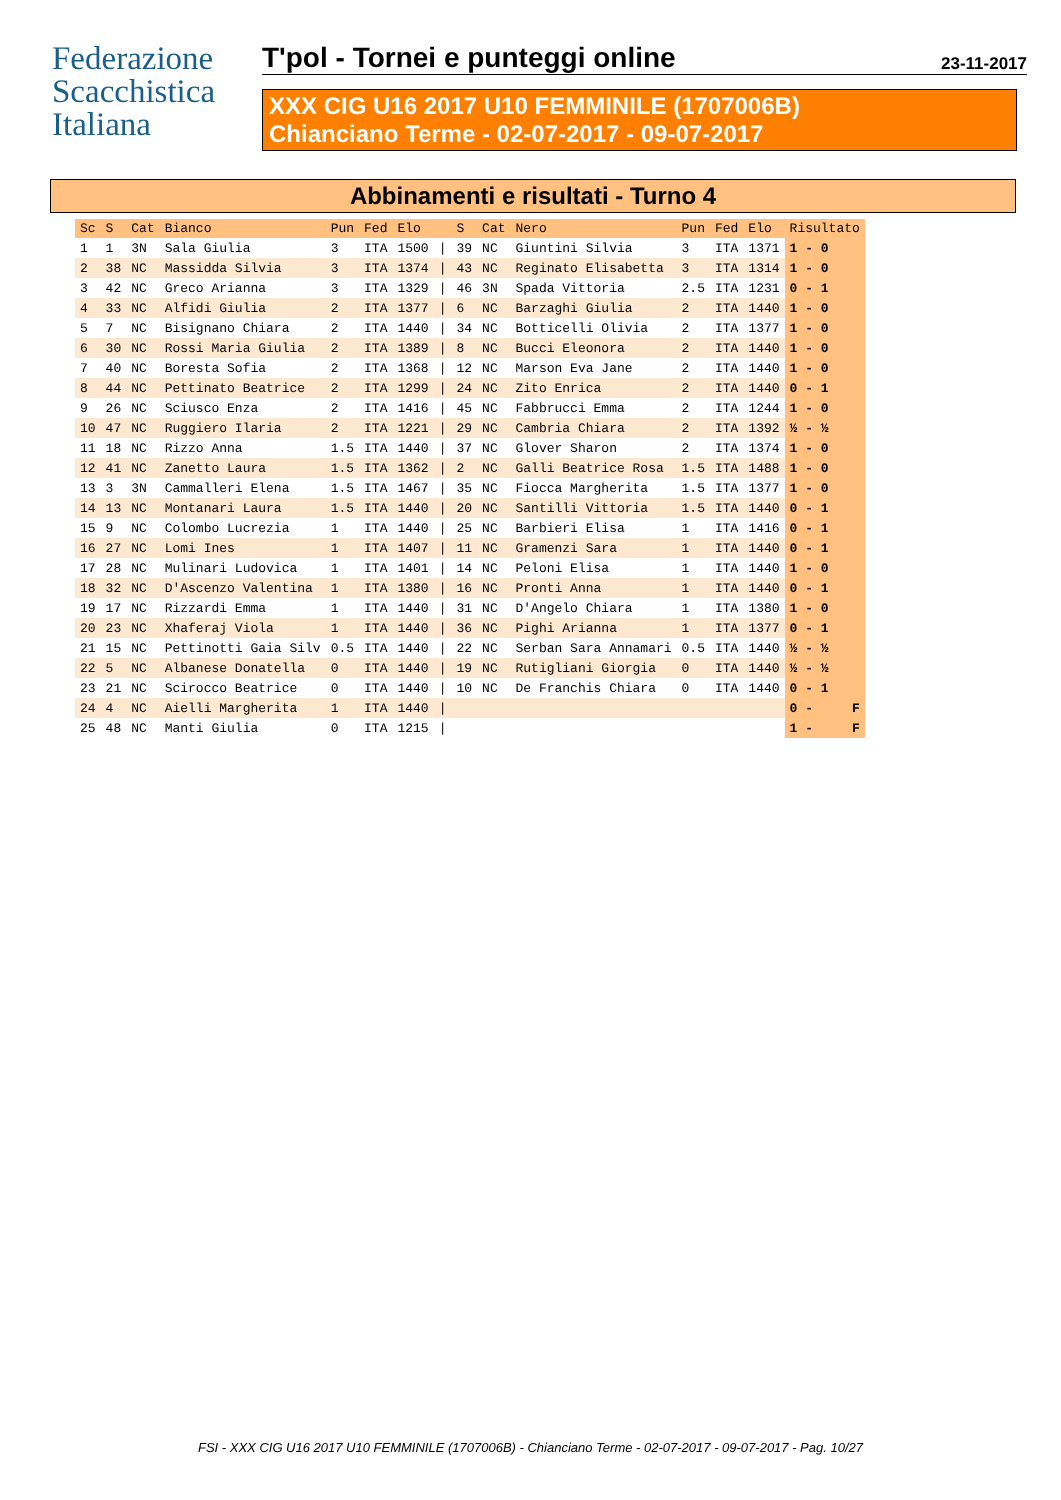Federazione
Scacchistica
Italiana
T'pol - Tornei e punteggi online 23-11-2017
XXX CIG U16 2017 U10 FEMMINILE (1707006B)
Chianciano Terme - 02-07-2017 - 09-07-2017
Abbinamenti e risultati - Turno 4
| Sc | S | Cat | Bianco | Pun | Fed | Elo | | S | Cat | Nero | Pun | Fed | Elo | Risultato |
| --- | --- | --- | --- | --- | --- | --- | --- | --- | --- | --- | --- | --- | --- | --- |
| 1 | 1 | 3N | Sala Giulia | 3 | ITA | 1500 | / | 39 | NC | Giuntini Silvia | 3 | ITA | 1371 | 1 - 0 |
| 2 | 38 | NC | Massidda Silvia | 3 | ITA | 1374 | / | 43 | NC | Reginato Elisabetta | 3 | ITA | 1314 | 1 - 0 |
| 3 | 42 | NC | Greco Arianna | 3 | ITA | 1329 | / | 46 | 3N | Spada Vittoria | 2.5 | ITA | 1231 | 0 - 1 |
| 4 | 33 | NC | Alfidi Giulia | 2 | ITA | 1377 | / | 6 | NC | Barzaghi Giulia | 2 | ITA | 1440 | 1 - 0 |
| 5 | 7 | NC | Bisignano Chiara | 2 | ITA | 1440 | / | 34 | NC | Botticelli Olivia | 2 | ITA | 1377 | 1 - 0 |
| 6 | 30 | NC | Rossi Maria Giulia | 2 | ITA | 1389 | / | 8 | NC | Bucci Eleonora | 2 | ITA | 1440 | 1 - 0 |
| 7 | 40 | NC | Boresta Sofia | 2 | ITA | 1368 | / | 12 | NC | Marson Eva Jane | 2 | ITA | 1440 | 1 - 0 |
| 8 | 44 | NC | Pettinato Beatrice | 2 | ITA | 1299 | / | 24 | NC | Zito Enrica | 2 | ITA | 1440 | 0 - 1 |
| 9 | 26 | NC | Sciusco Enza | 2 | ITA | 1416 | / | 45 | NC | Fabbrucci Emma | 2 | ITA | 1244 | 1 - 0 |
| 10 | 47 | NC | Ruggiero Ilaria | 2 | ITA | 1221 | / | 29 | NC | Cambria Chiara | 2 | ITA | 1392 | ½ - ½ |
| 11 | 18 | NC | Rizzo Anna | 1.5 | ITA | 1440 | / | 37 | NC | Glover Sharon | 2 | ITA | 1374 | 1 - 0 |
| 12 | 41 | NC | Zanetto Laura | 1.5 | ITA | 1362 | / | 2 | NC | Galli Beatrice Rosa | 1.5 | ITA | 1488 | 1 - 0 |
| 13 | 3 | 3N | Cammalleri Elena | 1.5 | ITA | 1467 | / | 35 | NC | Fiocca Margherita | 1.5 | ITA | 1377 | 1 - 0 |
| 14 | 13 | NC | Montanari Laura | 1.5 | ITA | 1440 | / | 20 | NC | Santilli Vittoria | 1.5 | ITA | 1440 | 0 - 1 |
| 15 | 9 | NC | Colombo Lucrezia | 1 | ITA | 1440 | / | 25 | NC | Barbieri Elisa | 1 | ITA | 1416 | 0 - 1 |
| 16 | 27 | NC | Lomi Ines | 1 | ITA | 1407 | / | 11 | NC | Gramenzi Sara | 1 | ITA | 1440 | 0 - 1 |
| 17 | 28 | NC | Mulinari Ludovica | 1 | ITA | 1401 | / | 14 | NC | Peloni Elisa | 1 | ITA | 1440 | 1 - 0 |
| 18 | 32 | NC | D'Ascenzo Valentina | 1 | ITA | 1380 | / | 16 | NC | Pronti Anna | 1 | ITA | 1440 | 0 - 1 |
| 19 | 17 | NC | Rizzardi Emma | 1 | ITA | 1440 | / | 31 | NC | D'Angelo Chiara | 1 | ITA | 1380 | 1 - 0 |
| 20 | 23 | NC | Xhaferaj Viola | 1 | ITA | 1440 | / | 36 | NC | Pighi Arianna | 1 | ITA | 1377 | 0 - 1 |
| 21 | 15 | NC | Pettinotti Gaia Silv | 0.5 | ITA | 1440 | / | 22 | NC | Serban Sara Annamari | 0.5 | ITA | 1440 | ½ - ½ |
| 22 | 5 | NC | Albanese Donatella | 0 | ITA | 1440 | / | 19 | NC | Rutigliani Giorgia | 0 | ITA | 1440 | ½ - ½ |
| 23 | 21 | NC | Scirocco Beatrice | 0 | ITA | 1440 | / | 10 | NC | De Franchis Chiara | 0 | ITA | 1440 | 0 - 1 |
| 24 | 4 | NC | Aielli Margherita | 1 | ITA | 1440 | / | | | | | | | 0 - F |
| 25 | 48 | NC | Manti Giulia | 0 | ITA | 1215 | / | | | | | | | 1 - F |
FSI - XXX CIG U16 2017 U10 FEMMINILE (1707006B) - Chianciano Terme - 02-07-2017 - 09-07-2017 - Pag. 10/27